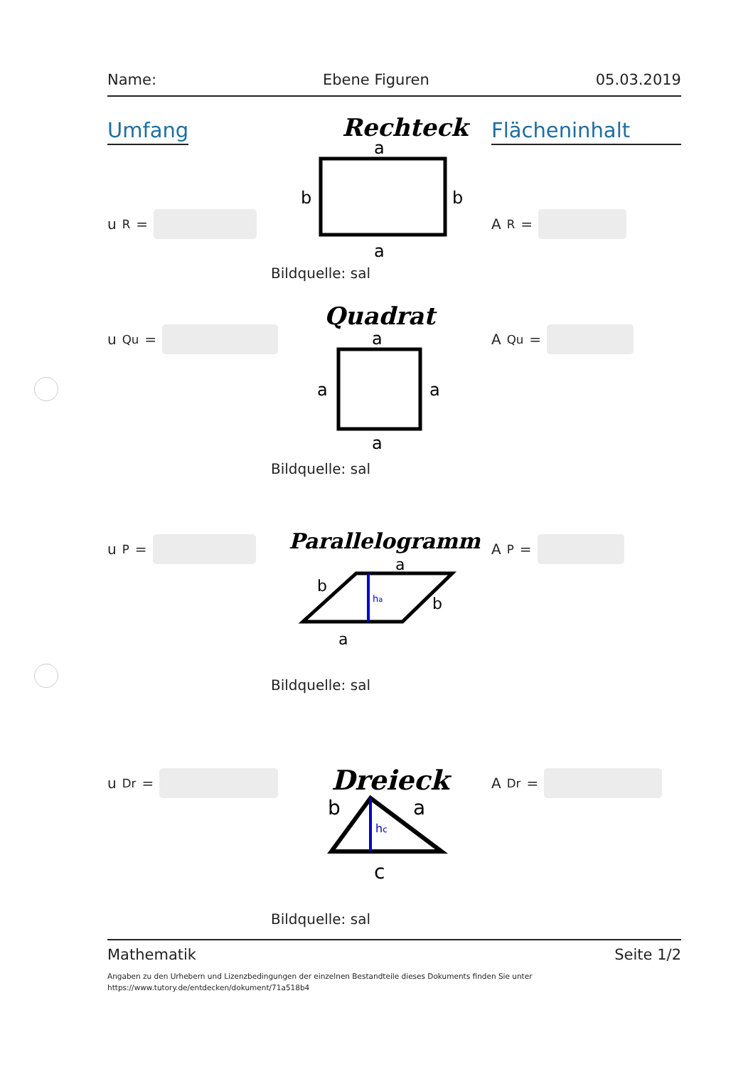Name: Ebene Figuren 05.03.2019
Umfang
u<sub>R</sub> =
Rechteck
a
a
b
b
Bildquelle: sal
Flächeninhalt
A<sub>R</sub> =
u<sub>Qu</sub> =
Quadrat
a
a
a
a
Bildquelle: sal
A<sub>Qu</sub> =
u<sub>P</sub> =
Parallelogramm
ha
a
a
b
b
Bildquelle: sal
A<sub>P</sub> =
u<sub>Dr</sub> =
Dreieck
hc
b
a
c
Bildquelle: sal
A<sub>Dr</sub> =
Mathematik Seite 1/2
Angaben zu den Urhebern und Lizenzbedingungen der einzelnen Bestandteile dieses Dokuments finden Sie unter
https://www.tutory.de/entdecken/dokument/71a518b4